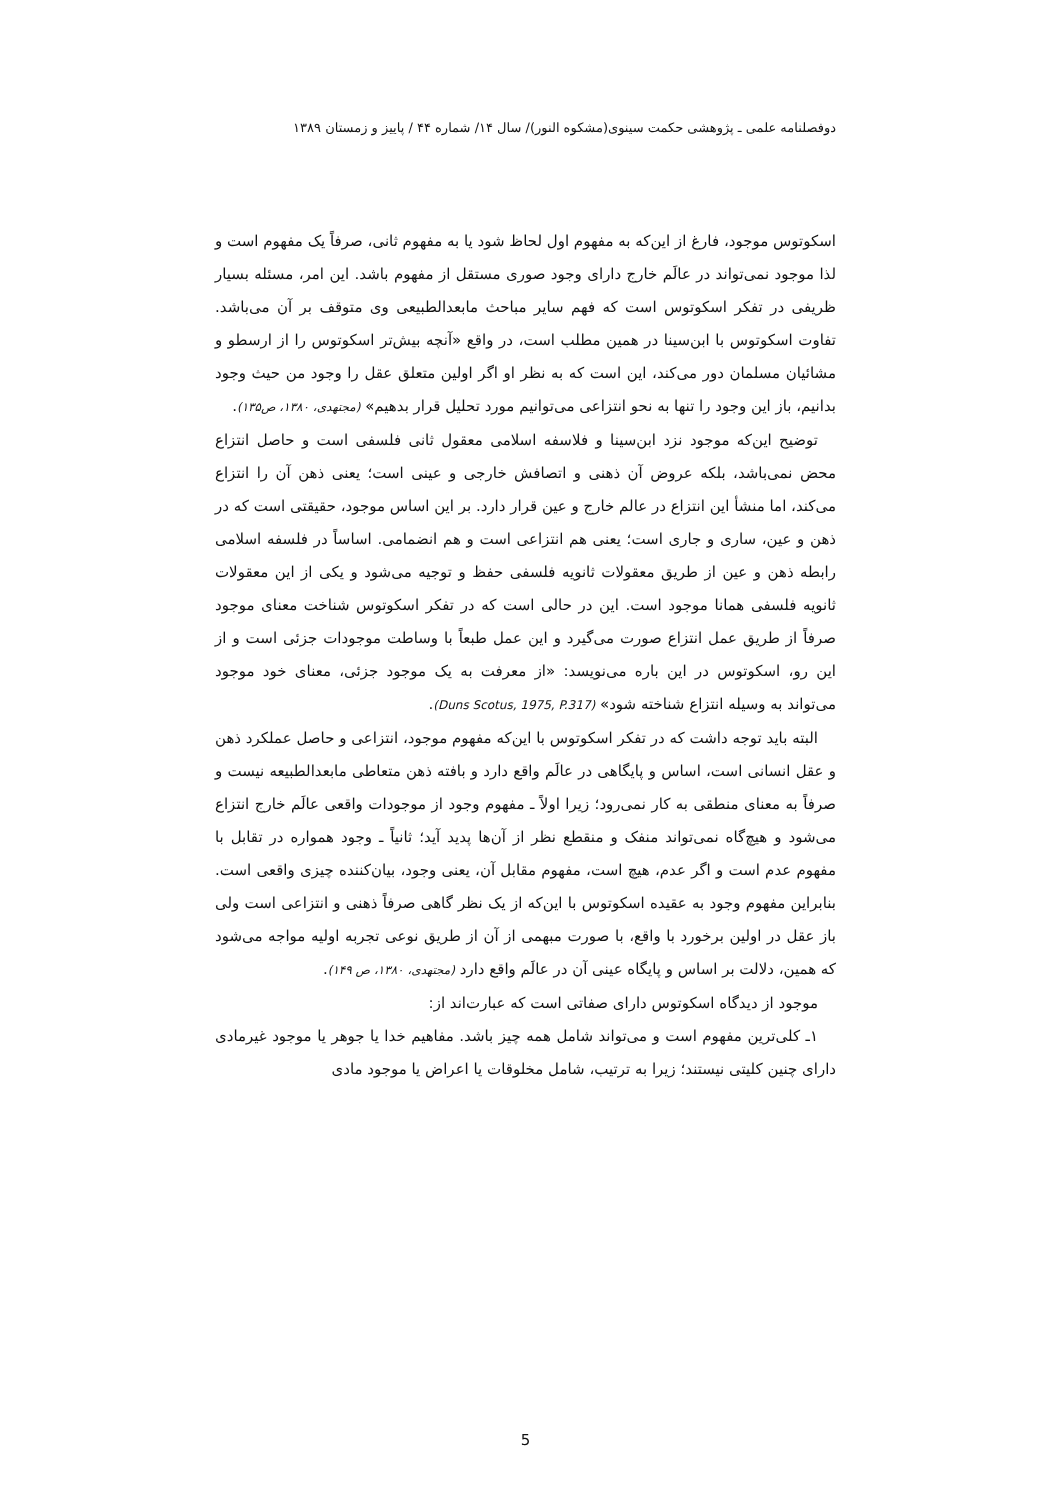دوفصلنامه علمی ـ پژوهشی حکمت سینوی(مشکوه النور)/ سال ۱۴/ شماره ۴۴ / پاییز و زمستان ۱۳۸۹
اسکوتوس موجود، فارغ از این‌که به مفهوم اول لحاظ شود یا به مفهوم ثانی، صرفاً یک مفهوم است و لذا موجود نمی‌تواند در عالَم خارج دارای وجود صوری مستقل از مفهوم باشد. این امر، مسئله بسیار ظریفی در تفکر اسکوتوس است که فهم سایر مباحث مابعدالطبیعی وی متوقف بر آن می‌باشد. تفاوت اسکوتوس با ابن‌سینا در همین مطلب است، در واقع «آنچه بیش‌تر اسکوتوس را از ارسطو و مشائیان مسلمان دور می‌کند، این است که به نظر او اگر اولین متعلق عقل را وجود من حیث وجود بدانیم، باز این وجود را تنها به نحو انتزاعی می‌توانیم مورد تحلیل قرار بدهیم» (مجتهدی، ۱۳۸۰، ص۱۳۵).
توضیح این‌که موجود نزد ابن‌سینا و فلاسفه اسلامی معقول ثانی فلسفی است و حاصل انتزاع محض نمی‌باشد، بلکه عروض آن ذهنی و اتصافش خارجی و عینی است؛ یعنی ذهن آن را انتزاع می‌کند، اما منشأ این انتزاع در عالم خارج و عین قرار دارد. بر این اساس موجود، حقیقتی است که در ذهن و عین، ساری و جاری است؛ یعنی هم انتزاعی است و هم انضمامی. اساساً در فلسفه اسلامی رابطه ذهن و عین از طریق معقولات ثانویه فلسفی حفظ و توجیه می‌شود و یکی از این معقولات ثانویه فلسفی همانا موجود است. این در حالی است که در تفکر اسکوتوس شناخت معنای موجود صرفاً از طریق عمل انتزاع صورت می‌گیرد و این عمل طبعاً با وساطت موجودات جزئی است و از این رو، اسکوتوس در این باره می‌نویسد: «از معرفت به یک موجود جزئی، معنای خود موجود می‌تواند به وسیله انتزاع شناخته شود» (Duns Scotus, 1975, P.317).
البته باید توجه داشت که در تفکر اسکوتوس با این‌که مفهوم موجود، انتزاعی و حاصل عملکرد ذهن و عقل انسانی است، اساس و پایگاهی در عالَم واقع دارد و بافته ذهن متعاطی مابعدالطبیعه نیست و صرفاً به معنای منطقی به کار نمی‌رود؛ زیرا اولاً ـ مفهوم وجود از موجودات واقعی عالَم خارج انتزاع می‌شود و هیچ‌گاه نمی‌تواند منفک و منقطع نظر از آن‌ها پدید آید؛ ثانیاً ـ وجود همواره در تقابل با مفهوم عدم است و اگر عدم، هیچ است، مفهوم مقابل آن، یعنی وجود، بیان‌کننده چیزی واقعی است. بنابراین مفهوم وجود به عقیده اسکوتوس با این‌که از یک نظر گاهی صرفاً ذهنی و انتزاعی است ولی باز عقل در اولین برخورد با واقع، با صورت مبهمی از آن از طریق نوعی تجربه اولیه مواجه می‌شود که همین، دلالت بر اساس و پایگاه عینی آن در عالَم واقع دارد (مجتهدی، ۱۳۸۰، ص ۱۴۹).
موجود از دیدگاه اسکوتوس دارای صفاتی است که عبارت‌اند از:
۱ـ کلی‌ترین مفهوم است و می‌تواند شامل همه چیز باشد. مفاهیم خدا یا جوهر یا موجود غیرمادی دارای چنین کلیتی نیستند؛ زیرا به ترتیب، شامل مخلوقات یا اعراض یا موجود مادی
5